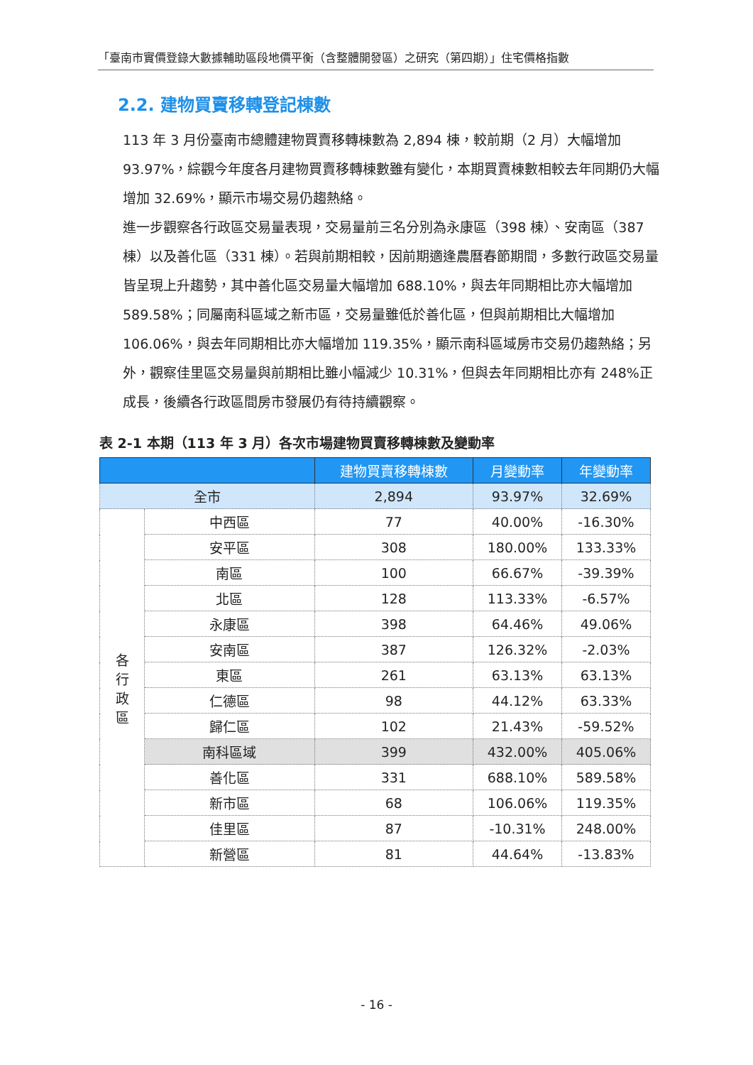「臺南市實價登錄大數據輔助區段地價平衡（含整體開發區）之研究（第四期）」住宅價格指數
2.2. 建物買賣移轉登記棟數
113 年 3 月份臺南市總體建物買賣移轉棟數為 2,894 棟，較前期（2 月）大幅增加 93.97%，綜觀今年度各月建物買賣移轉棟數雖有變化，本期買賣棟數相較去年同期仍大幅增加 32.69%，顯示市場交易仍趨熱絡。
進一步觀察各行政區交易量表現，交易量前三名分別為永康區（398 棟）、安南區（387 棟）以及善化區（331 棟）。若與前期相較，因前期適逢農曆春節期間，多數行政區交易量皆呈現上升趨勢，其中善化區交易量大幅增加 688.10%，與去年同期相比亦大幅增加 589.58%；同屬南科區域之新市區，交易量雖低於善化區，但與前期相比大幅增加 106.06%，與去年同期相比亦大幅增加 119.35%，顯示南科區域房市交易仍趨熱絡；另外，觀察佳里區交易量與前期相比雖小幅減少 10.31%，但與去年同期相比亦有 248%正成長，後續各行政區間房市發展仍有待持續觀察。
表 2-1 本期（113 年 3 月）各次市場建物買賣移轉棟數及變動率
| | | 建物買賣移轉棟數 | 月變動率 | 年變動率 |
| --- | --- | --- | --- | --- |
| 全市 | | 2,894 | 93.97% | 32.69% |
| 各 行 政 區 | 中西區 | 77 | 40.00% | -16.30% |
| | 安平區 | 308 | 180.00% | 133.33% |
| | 南區 | 100 | 66.67% | -39.39% |
| | 北區 | 128 | 113.33% | -6.57% |
| | 永康區 | 398 | 64.46% | 49.06% |
| | 安南區 | 387 | 126.32% | -2.03% |
| | 東區 | 261 | 63.13% | 63.13% |
| | 仁德區 | 98 | 44.12% | 63.33% |
| | 歸仁區 | 102 | 21.43% | -59.52% |
| | 南科區域 | 399 | 432.00% | 405.06% |
| | 善化區 | 331 | 688.10% | 589.58% |
| | 新市區 | 68 | 106.06% | 119.35% |
| | 佳里區 | 87 | -10.31% | 248.00% |
| | 新營區 | 81 | 44.64% | -13.83% |
- 16 -